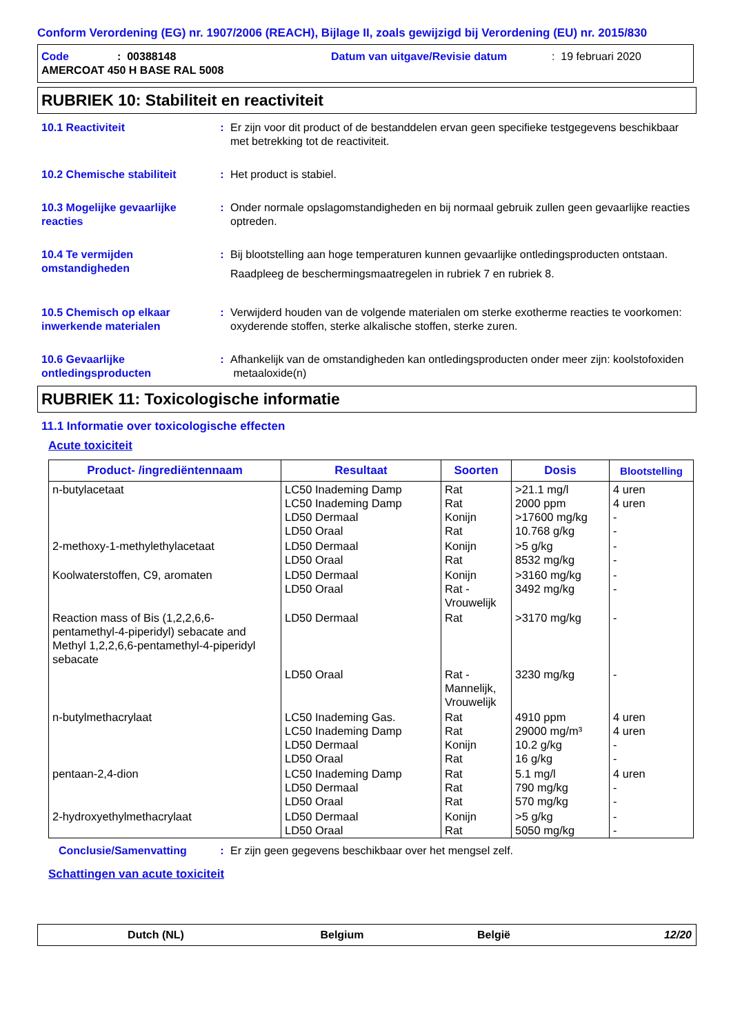Conform Verordening (EG) nr. 1907/2006 (REACH), Bijlage II, zoals gewijzigd bij Verordening (EU) nr. 2015/830
Code: 00388148 Datum van uitgave/Revisie datum: 19 februari 2020
AMERCOAT 450 H BASE RAL 5008
RUBRIEK 10: Stabiliteit en reactiviteit
10.1 Reactiviteit : Er zijn voor dit product of de bestanddelen ervan geen specifieke testgegevens beschikbaar met betrekking tot de reactiviteit.
10.2 Chemische stabiliteit : Het product is stabiel.
10.3 Mogelijke gevaarlijke reacties
: Onder normale opslagomstandigheden en bij normaal gebruik zullen geen gevaarlijke reacties optreden.
10.4 Te vermijden omstandigheden
: Bij blootstelling aan hoge temperaturen kunnen gevaarlijke ontledingsproducten ontstaan.
Raadpleeg de beschermingsmaatregelen in rubriek 7 en rubriek 8.
10.5 Chemisch op elkaar inwerkende materialen
: Verwijderd houden van de volgende materialen om sterke exotherme reacties te voorkomen: oxyderende stoffen, sterke alkalische stoffen, sterke zuren.
10.6 Gevaarlijke ontledingsproducten
: Afhankelijk van de omstandigheden kan ontledingsproducten onder meer zijn: koolstofoxiden metaaloxide(n)
RUBRIEK 11: Toxicologische informatie
11.1 Informatie over toxicologische effecten
Acute toxiciteit
| Product- /ingrediëntennaam | Resultaat | Soorten | Dosis | Blootstelling |
| --- | --- | --- | --- | --- |
| n-butylacetaat | LC50 Inademing Damp LC50 Inademing Damp LD50 Dermaal LD50 Oraal | Rat Rat Konijn Rat | >21.1 mg/l 2000 ppm >17600 mg/kg 10.768 g/kg | 4 uren 4 uren - - |
| 2-methoxy-1-methylethylacetaat | LD50 Dermaal LD50 Oraal | Konijn Rat | >5 g/kg 8532 mg/kg | - - |
| Koolwaterstoffen, C9, aromaten | LD50 Dermaal LD50 Oraal | Konijn Rat - Vrouwelijk | >3160 mg/kg 3492 mg/kg | - - |
| Reaction mass of Bis (1,2,2,6,6-pentamethyl-4-piperidyl) sebacate and Methyl 1,2,2,6,6-pentamethyl-4-piperidyl sebacate | LD50 Dermaal | Rat | >3170 mg/kg | - |
| | LD50 Oraal | Rat - Mannelijk, Vrouwelijk | 3230 mg/kg | - |
| n-butylmethacrylaat | LC50 Inademing Gas. LC50 Inademing Damp LD50 Dermaal LD50 Oraal | Rat Rat Konijn Rat | 4910 ppm 29000 mg/m³ 10.2 g/kg 16 g/kg | 4 uren 4 uren - - |
| pentaan-2,4-dion | LC50 Inademing Damp LD50 Dermaal LD50 Oraal | Rat Rat Rat | 5.1 mg/l 790 mg/kg 570 mg/kg | 4 uren - - |
| 2-hydroxyethylmethacrylaat | LD50 Dermaal LD50 Oraal | Konijn Rat | >5 g/kg 5050 mg/kg | - - |
Conclusie/Samenvatting : Er zijn geen gegevens beschikbaar over het mengsel zelf.
Schattingen van acute toxiciteit
Dutch (NL) Belgium België 12/20